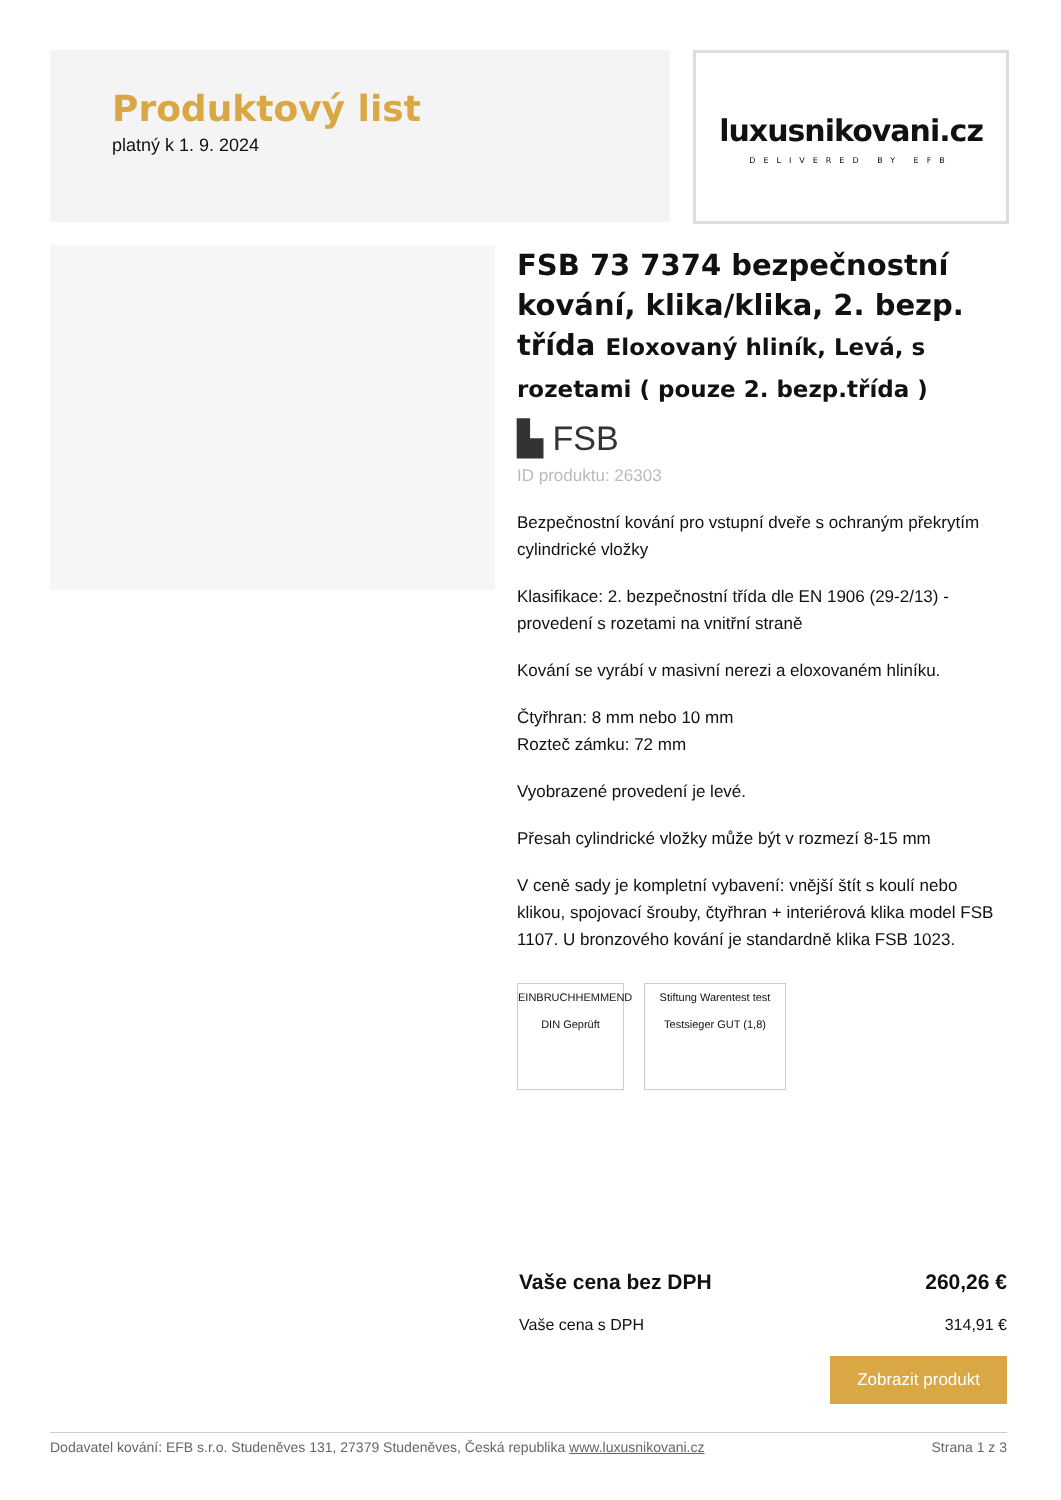Produktový list
platný k 1. 9. 2024
luxusnikovani.cz
DELIVERED BY EFB
FSB 73 7374 bezpečnostní kování, klika/klika, 2. bezp. třída Eloxovaný hliník, Levá, s rozetami ( pouze 2. bezp.třída )
▙ FSB
ID produktu: 26303
Bezpečnostní kování pro vstupní dveře s ochraným překrytím cylindrické vložky
Klasifikace: 2. bezpečnostní třída dle EN 1906 (29-2/13) - provedení s rozetami na vnitřní straně
Kování se vyrábí v masivní nerezi a eloxovaném hliníku.
Čtyřhran: 8 mm nebo 10 mm
Rozteč zámku: 72 mm
Vyobrazené provedení je levé.
Přesah cylindrické vložky může být v rozmezí 8-15 mm
V ceně sady je kompletní vybavení: vnější štít s koulí nebo klikou, spojovací šrouby, čtyřhran + interiérová klika model FSB 1107. U bronzového kování je standardně klika FSB 1023.
EINBRUCHHEMMEND DIN Geprüft
Stiftung Warentest test Testsieger GUT (1,8)
Vaše cena bez DPH 260,26 €
Vaše cena s DPH 314,91 €
Zobrazit produkt
Dodavatel kování: EFB s.r.o. Studeněves 131, 27379 Studeněves, Česká republika www.luxusnikovani.cz Strana 1 z 3